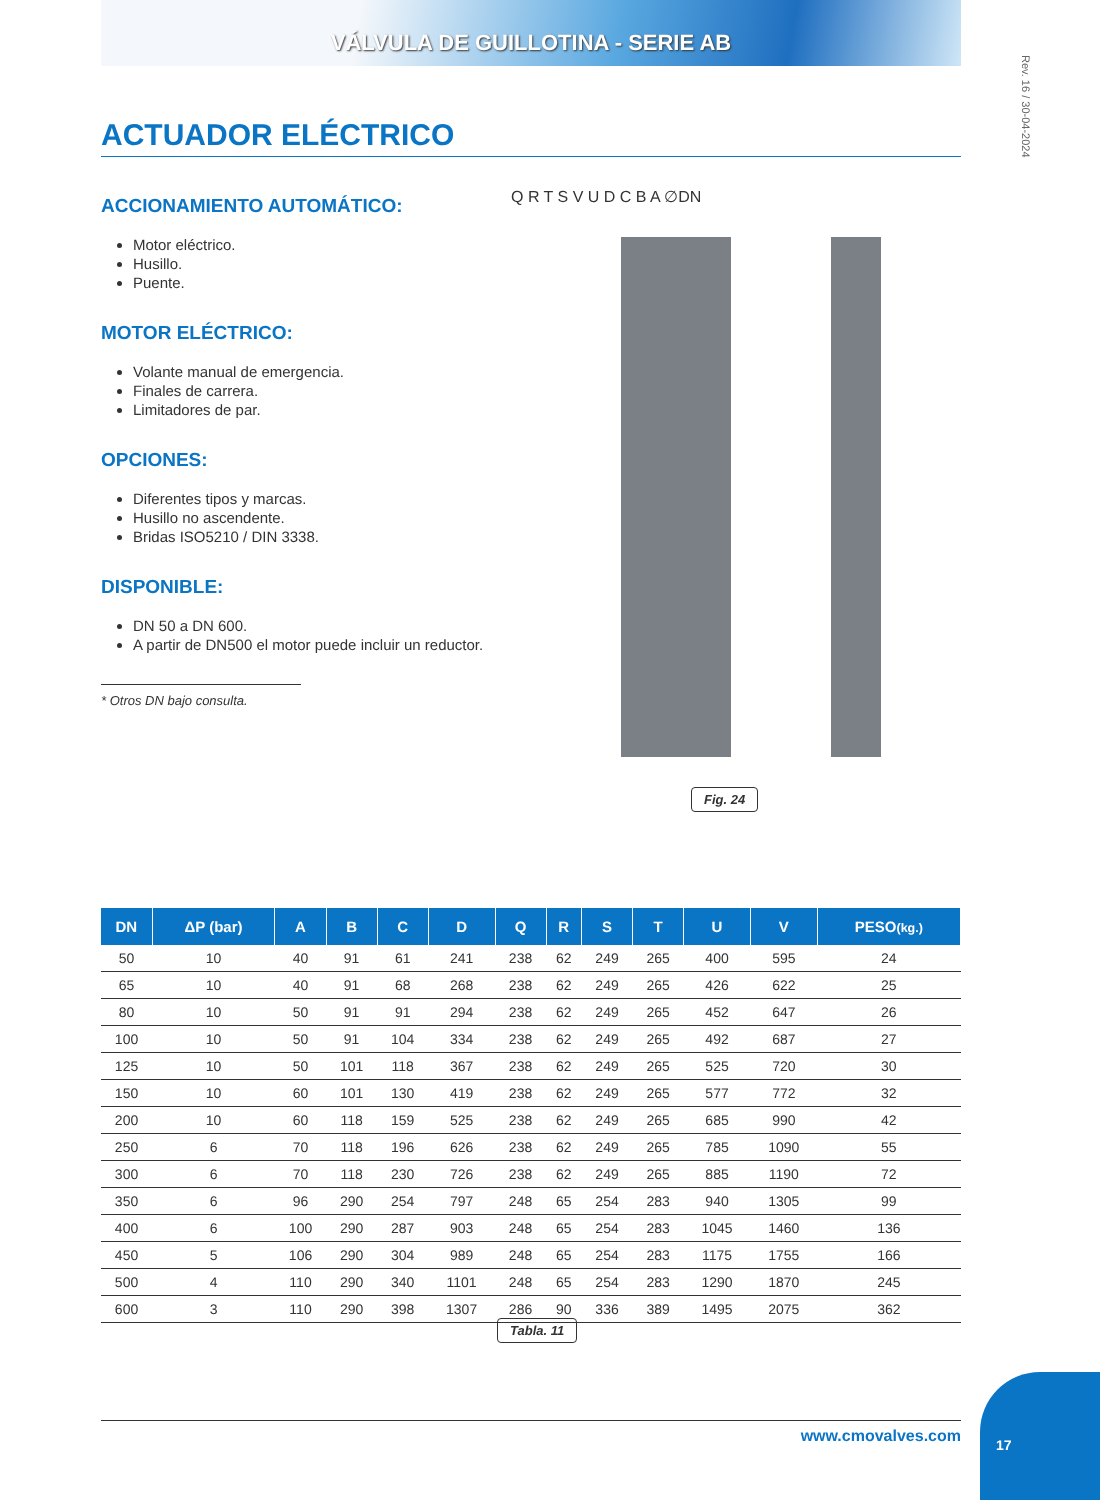VÁLVULA DE GUILLOTINA - SERIE AB
Rev. 16 / 30-04-2024
ACTUADOR ELÉCTRICO
ACCIONAMIENTO AUTOMÁTICO:
Motor eléctrico.
Husillo.
Puente.
MOTOR ELÉCTRICO:
Volante manual de emergencia.
Finales de carrera.
Limitadores de par.
OPCIONES:
Diferentes tipos y marcas.
Husillo no ascendente.
Bridas ISO5210 / DIN 3338.
DISPONIBLE:
DN 50 a DN 600.
A partir de DN500 el motor puede incluir un reductor.
* Otros DN bajo consulta.
Q R T S V U D C B A ∅DN
Fig. 24
| DN | ΔP (bar) | A | B | C | D | Q | R | S | T | U | V | PESO (kg.) |
| --- | --- | --- | --- | --- | --- | --- | --- | --- | --- | --- | --- | --- |
| 50 | 10 | 40 | 91 | 61 | 241 | 238 | 62 | 249 | 265 | 400 | 595 | 24 |
| 65 | 10 | 40 | 91 | 68 | 268 | 238 | 62 | 249 | 265 | 426 | 622 | 25 |
| 80 | 10 | 50 | 91 | 91 | 294 | 238 | 62 | 249 | 265 | 452 | 647 | 26 |
| 100 | 10 | 50 | 91 | 104 | 334 | 238 | 62 | 249 | 265 | 492 | 687 | 27 |
| 125 | 10 | 50 | 101 | 118 | 367 | 238 | 62 | 249 | 265 | 525 | 720 | 30 |
| 150 | 10 | 60 | 101 | 130 | 419 | 238 | 62 | 249 | 265 | 577 | 772 | 32 |
| 200 | 10 | 60 | 118 | 159 | 525 | 238 | 62 | 249 | 265 | 685 | 990 | 42 |
| 250 | 6 | 70 | 118 | 196 | 626 | 238 | 62 | 249 | 265 | 785 | 1090 | 55 |
| 300 | 6 | 70 | 118 | 230 | 726 | 238 | 62 | 249 | 265 | 885 | 1190 | 72 |
| 350 | 6 | 96 | 290 | 254 | 797 | 248 | 65 | 254 | 283 | 940 | 1305 | 99 |
| 400 | 6 | 100 | 290 | 287 | 903 | 248 | 65 | 254 | 283 | 1045 | 1460 | 136 |
| 450 | 5 | 106 | 290 | 304 | 989 | 248 | 65 | 254 | 283 | 1175 | 1755 | 166 |
| 500 | 4 | 110 | 290 | 340 | 1101 | 248 | 65 | 254 | 283 | 1290 | 1870 | 245 |
| 600 | 3 | 110 | 290 | 398 | 1307 | 286 | 90 | 336 | 389 | 1495 | 2075 | 362 |
Tabla. 11
www.cmovalves.com
17